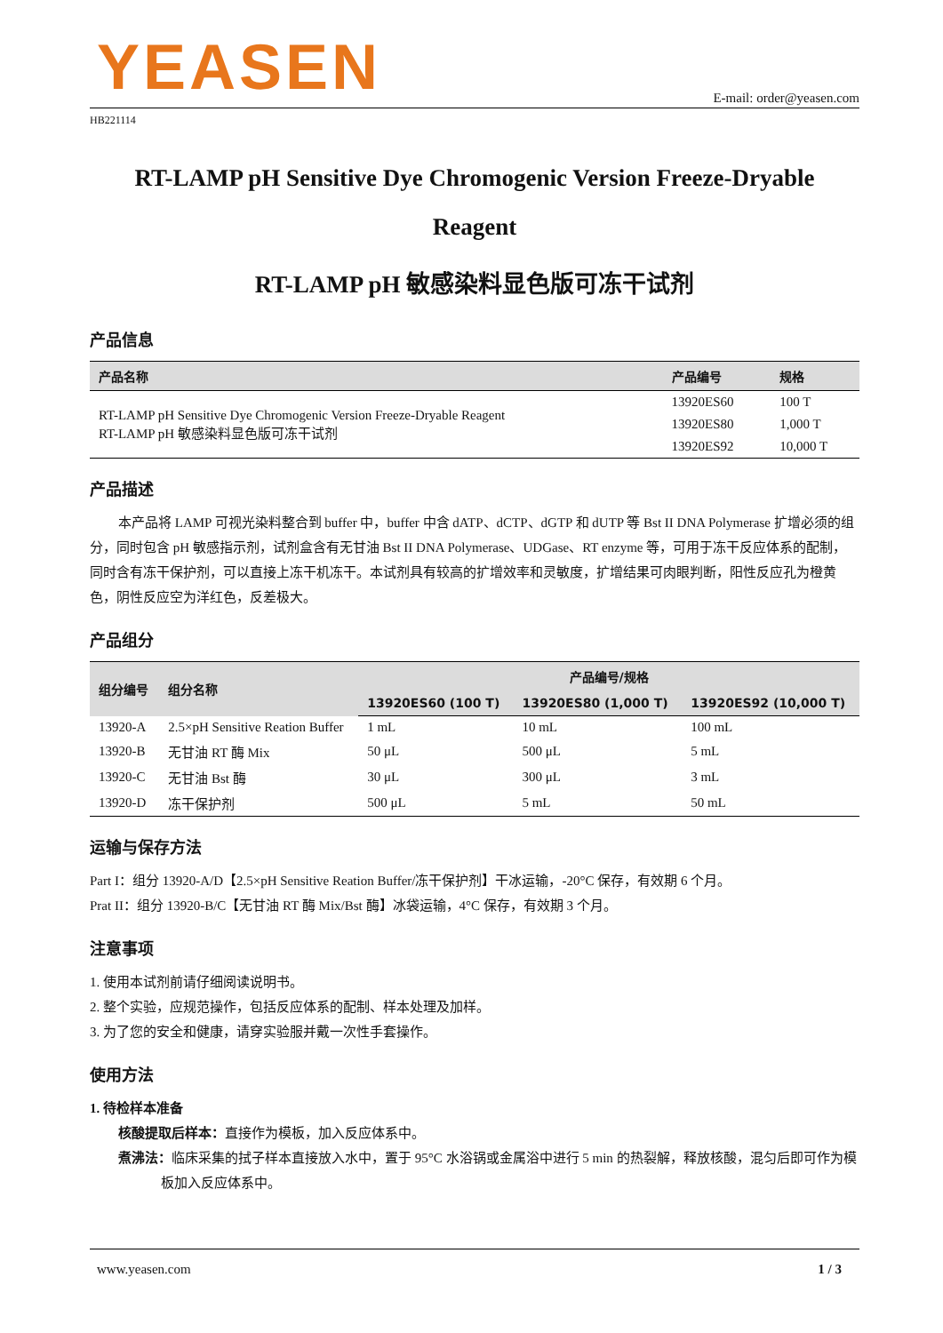YEASEN
E-mail: order@yeasen.com
HB221114
RT-LAMP pH Sensitive Dye Chromogenic Version Freeze-Dryable Reagent
RT-LAMP pH 敏感染料显色版可冻干试剂
产品信息
| 产品名称 | 产品编号 | 规格 |
| --- | --- | --- |
| RT-LAMP pH Sensitive Dye Chromogenic Version Freeze-Dryable Reagent RT-LAMP pH 敏感染料显色版可冻干试剂 | 13920ES60 | 100 T |
| | 13920ES80 | 1,000 T |
| | 13920ES92 | 10,000 T |
产品描述
本产品将 LAMP 可视光染料整合到 buffer 中，buffer 中含 dATP、dCTP、dGTP 和 dUTP 等 Bst II DNA Polymerase 扩增必须的组分，同时包含 pH 敏感指示剂，试剂盒含有无甘油 Bst II DNA Polymerase、UDGase、RT enzyme 等，可用于冻干反应体系的配制，同时含有冻干保护剂，可以直接上冻干机冻干。本试剂具有较高的扩增效率和灵敏度，扩增结果可肉眼判断，阳性反应孔为橙黄色，阴性反应空为洋红色，反差极大。
产品组分
| 组分编号 | 组分名称 | 产品编号/规格 | | |
| --- | --- | --- | --- | --- |
| | | 13920ES60 (100 T) | 13920ES80 (1,000 T) | 13920ES92 (10,000 T) |
| 13920-A | 2.5×pH Sensitive Reation Buffer | 1 mL | 10 mL | 100 mL |
| 13920-B | 无甘油 RT 酶 Mix | 50 μL | 500 μL | 5 mL |
| 13920-C | 无甘油 Bst 酶 | 30 μL | 300 μL | 3 mL |
| 13920-D | 冻干保护剂 | 500 μL | 5 mL | 50 mL |
运输与保存方法
Part I：组分 13920-A/D【2.5×pH Sensitive Reation Buffer/冻干保护剂】干冰运输，-20°C 保存，有效期 6 个月。
Prat II：组分 13920-B/C【无甘油 RT 酶 Mix/Bst 酶】冰袋运输，4°C 保存，有效期 3 个月。
注意事项
1. 使用本试剂前请仔细阅读说明书。
2. 整个实验，应规范操作，包括反应体系的配制、样本处理及加样。
3. 为了您的安全和健康，请穿实验服并戴一次性手套操作。
使用方法
1. 待检样本准备
核酸提取后样本：直接作为模板，加入反应体系中。
煮沸法：临床采集的拭子样本直接放入水中，置于 95°C 水浴锅或金属浴中进行 5 min 的热裂解，释放核酸，混匀后即可作为模板加入反应体系中。
www.yeasen.com 1 / 3